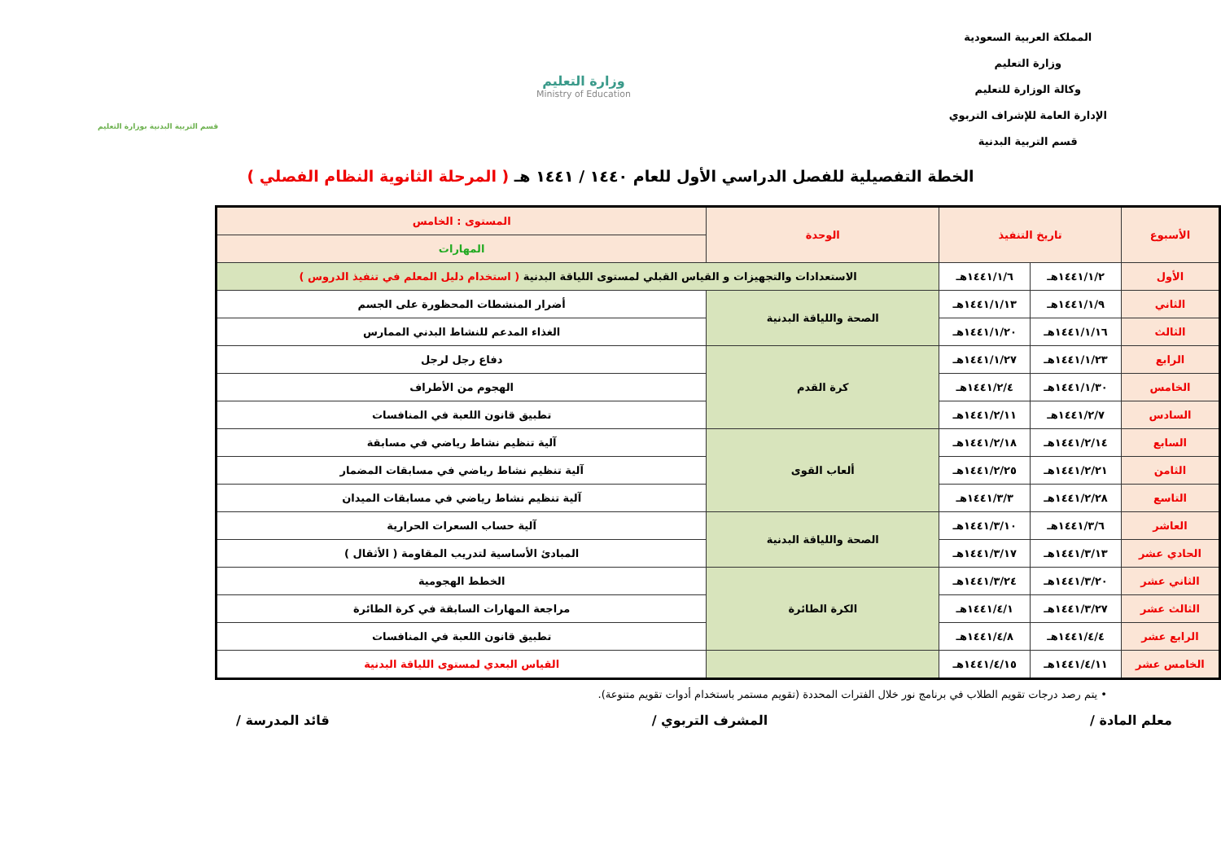المملكة العربية السعودية
وزارة التعليم
وكالة الوزارة للتعليم
الإدارة العامة للإشراف التربوي
قسم التربية البدنية
وزارة التعليم
Ministry of Education
قسم التربية البدنية بوزارة التعليم
الخطة التفصيلية للفصل الدراسي الأول للعام ١٤٤٠ / ١٤٤١ هـ ( المرحلة الثانوية النظام الفصلي )
| الأسبوع | تاريخ التنفيذ | | الوحدة | المستوى : الخامس |
| --- | --- | --- | --- | --- |
| | | | | المهارات |
| الأول | ١٤٤١/١/٢هـ | ١٤٤١/١/٦هـ | الاستعدادات والتجهيزات و القياس القبلي لمستوى اللياقة البدنية ( استخدام دليل المعلم في تنفيذ الدروس ) | |
| الثاني | ١٤٤١/١/٩هـ | ١٤٤١/١/١٣هـ | الصحة واللياقة البدنية | أضرار المنشطات المحظورة على الجسم |
| الثالث | ١٤٤١/١/١٦هـ | ١٤٤١/١/٢٠هـ | | الغذاء المدعم للنشاط البدني الممارس |
| الرابع | ١٤٤١/١/٢٣هـ | ١٤٤١/١/٢٧هـ | كرة القدم | دفاع رجل لرجل |
| الخامس | ١٤٤١/١/٣٠هـ | ١٤٤١/٢/٤هـ | | الهجوم من الأطراف |
| السادس | ١٤٤١/٢/٧هـ | ١٤٤١/٢/١١هـ | | تطبيق قانون اللعبة في المنافسات |
| السابع | ١٤٤١/٢/١٤هـ | ١٤٤١/٢/١٨هـ | ألعاب القوى | آلية تنظيم نشاط رياضي في مسابقة |
| الثامن | ١٤٤١/٢/٢١هـ | ١٤٤١/٢/٢٥هـ | | آلية تنظيم نشاط رياضي في مسابقات المضمار |
| التاسع | ١٤٤١/٢/٢٨هـ | ١٤٤١/٣/٣هـ | | آلية تنظيم نشاط رياضي في مسابقات الميدان |
| العاشر | ١٤٤١/٣/٦هـ | ١٤٤١/٣/١٠هـ | الصحة واللياقة البدنية | آلية حساب السعرات الحرارية |
| الحادي عشر | ١٤٤١/٣/١٣هـ | ١٤٤١/٣/١٧هـ | | المبادئ الأساسية لتدريب المقاومة ( الأثقال ) |
| الثاني عشر | ١٤٤١/٣/٢٠هـ | ١٤٤١/٣/٢٤هـ | الكرة الطائرة | الخطط الهجومية |
| الثالث عشر | ١٤٤١/٣/٢٧هـ | ١٤٤١/٤/١هـ | | مراجعة المهارات السابقة في كرة الطائرة |
| الرابع عشر | ١٤٤١/٤/٤هـ | ١٤٤١/٤/٨هـ | | تطبيق قانون اللعبة في المنافسات |
| الخامس عشر | ١٤٤١/٤/١١هـ | ١٤٤١/٤/١٥هـ | | القياس البعدي لمستوى اللياقة البدنية |
• يتم رصد درجات تقويم الطلاب في برنامج نور خلال الفترات المحددة (تقويم مستمر باستخدام أدوات تقويم متنوعة).
معلم المادة / المشرف التربوي / قائد المدرسة /